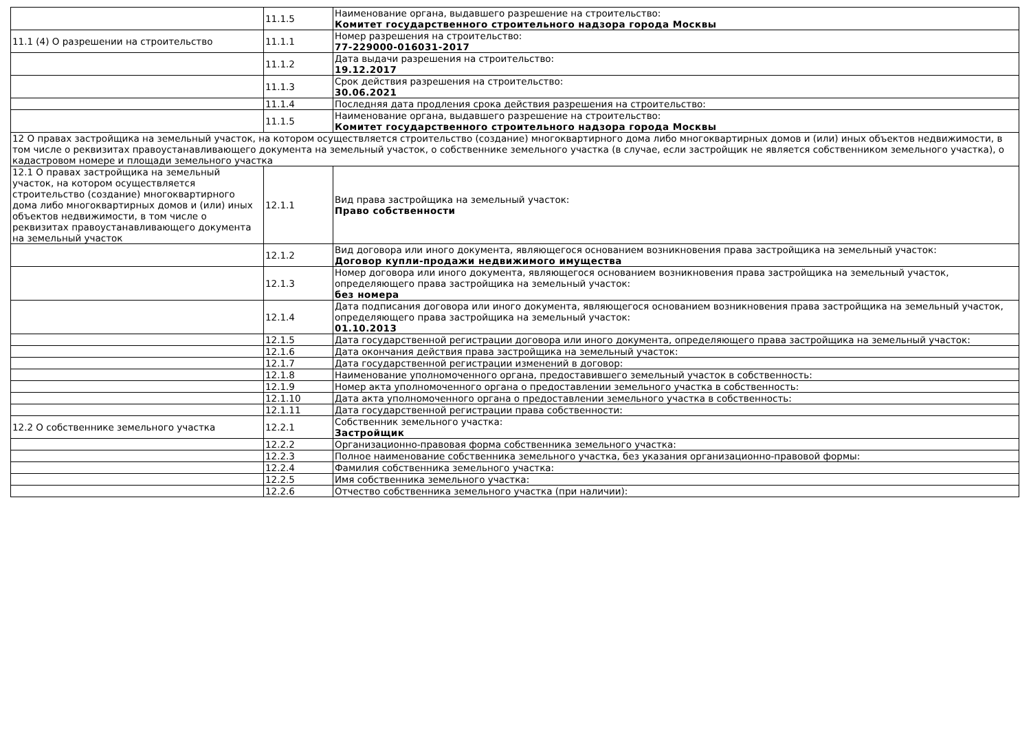| | 11.1.5 | Наименование органа, выдавшего разрешение на строительство: Комитет государственного строительного надзора города Москвы |
| 11.1 (4) О разрешении на строительство | 11.1.1 | Номер разрешения на строительство: 77-229000-016031-2017 |
| | 11.1.2 | Дата выдачи разрешения на строительство: 19.12.2017 |
| | 11.1.3 | Срок действия разрешения на строительство: 30.06.2021 |
| | 11.1.4 | Последняя дата продления срока действия разрешения на строительство: |
| | 11.1.5 | Наименование органа, выдавшего разрешение на строительство: Комитет государственного строительного надзора города Москвы |
| 12 О правах застройщика на земельный участок, на котором осуществляется строительство (создание) многоквартирного дома либо многоквартирных домов и (или) иных объектов недвижимости, в том числе о реквизитах правоустанавливающего документа на земельный участок, о собственнике земельного участка (в случае, если застройщик не является собственником земельного участка), о кадастровом номере и площади земельного участка | | |
| 12.1 О правах застройщика на земельный участок, на котором осуществляется строительство (создание) многоквартирного дома либо многоквартирных домов и (или) иных объектов недвижимости, в том числе о реквизитах правоустанавливающего документа на земельный участок | 12.1.1 | Вид права застройщика на земельный участок: Право собственности |
| | 12.1.2 | Вид договора или иного документа, являющегося основанием возникновения права застройщика на земельный участок: Договор купли-продажи недвижимого имущества |
| | 12.1.3 | Номер договора или иного документа, являющегося основанием возникновения права застройщика на земельный участок, определяющего права застройщика на земельный участок: без номера |
| | 12.1.4 | Дата подписания договора или иного документа, являющегося основанием возникновения права застройщика на земельный участок, определяющего права застройщика на земельный участок: 01.10.2013 |
| | 12.1.5 | Дата государственной регистрации договора или иного документа, определяющего права застройщика на земельный участок: |
| | 12.1.6 | Дата окончания действия права застройщика на земельный участок: |
| | 12.1.7 | Дата государственной регистрации изменений в договор: |
| | 12.1.8 | Наименование уполномоченного органа, предоставившего земельный участок в собственность: |
| | 12.1.9 | Номер акта уполномоченного органа о предоставлении земельного участка в собственность: |
| | 12.1.10 | Дата акта уполномоченного органа о предоставлении земельного участка в собственность: |
| | 12.1.11 | Дата государственной регистрации права собственности: |
| 12.2 О собственнике земельного участка | 12.2.1 | Собственник земельного участка: Застройщик |
| | 12.2.2 | Организационно-правовая форма собственника земельного участка: |
| | 12.2.3 | Полное наименование собственника земельного участка, без указания организационно-правовой формы: |
| | 12.2.4 | Фамилия собственника земельного участка: |
| | 12.2.5 | Имя собственника земельного участка: |
| | 12.2.6 | Отчество собственника земельного участка (при наличии): |